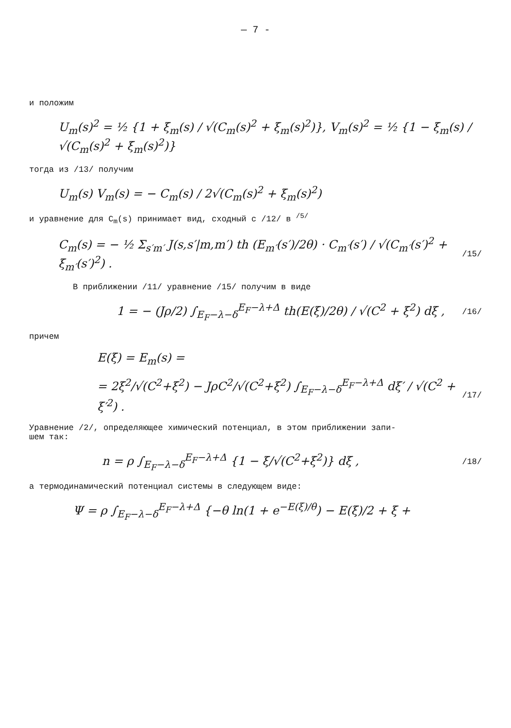— 7 -
и положим
U<sub>m</sub>(s)<sup>2</sup> = ½ {1 + ξ<sub>m</sub>(s) / √(C<sub>m</sub>(s)<sup>2</sup> + ξ<sub>m</sub>(s)<sup>2</sup>)}, V<sub>m</sub>(s)<sup>2</sup> = ½ {1 − ξ<sub>m</sub>(s) / √(C<sub>m</sub>(s)<sup>2</sup> + ξ<sub>m</sub>(s)<sup>2</sup>)}
тогда из /13/ получим
U<sub>m</sub>(s) V<sub>m</sub>(s) = − C<sub>m</sub>(s) / 2√(C<sub>m</sub>(s)<sup>2</sup> + ξ<sub>m</sub>(s)<sup>2</sup>)
и уравнение для C<sub>m</sub>(s) принимает вид, сходный с /12/ в <sup>/5/</sup>
C<sub>m</sub>(s) = − ½ Σ<sub>s′m′</sub> J(s,s′|m,m′) th (E<sub>m′</sub>(s′)/2θ) · C<sub>m′</sub>(s′) / √(C<sub>m′</sub>(s′)<sup>2</sup> + ξ<sub>m′</sub>(s′)<sup>2</sup>) . /15/
В приближении /11/ уравнение /15/ получим в виде
1 = − (Jρ/2) ∫<sub>E<sub>F</sub>−λ−δ</sub><sup>E<sub>F</sub>−λ+Δ</sup> th(E(ξ)/2θ) / √(C<sup>2</sup> + ξ<sup>2</sup>) dξ , /16/
причем
E(ξ) = E<sub>m</sub>(s) =
= 2ξ<sup>2</sup>/√(C<sup>2</sup>+ξ<sup>2</sup>) − JρC<sup>2</sup>/√(C<sup>2</sup>+ξ<sup>2</sup>) ∫<sub>E<sub>F</sub>−λ−δ</sub><sup>E<sub>F</sub>−λ+Δ</sup> dξ′ / √(C<sup>2</sup> + ξ′<sup>2</sup>) . /17/
Уравнение /2/, определяющее химический потенциал, в этом приближении запи-
шем так:
n = ρ ∫<sub>E<sub>F</sub>−λ−δ</sub><sup>E<sub>F</sub>−λ+Δ</sup> {1 − ξ/√(C<sup>2</sup>+ξ<sup>2</sup>)} dξ , /18/
а термодинамический потенциал системы в следующем виде:
Ψ = ρ ∫<sub>E<sub>F</sub>−λ−δ</sub><sup>E<sub>F</sub>−λ+Δ</sup> {−θ ln(1 + e<sup>−E(ξ)/θ</sup>) − E(ξ)/2 + ξ +